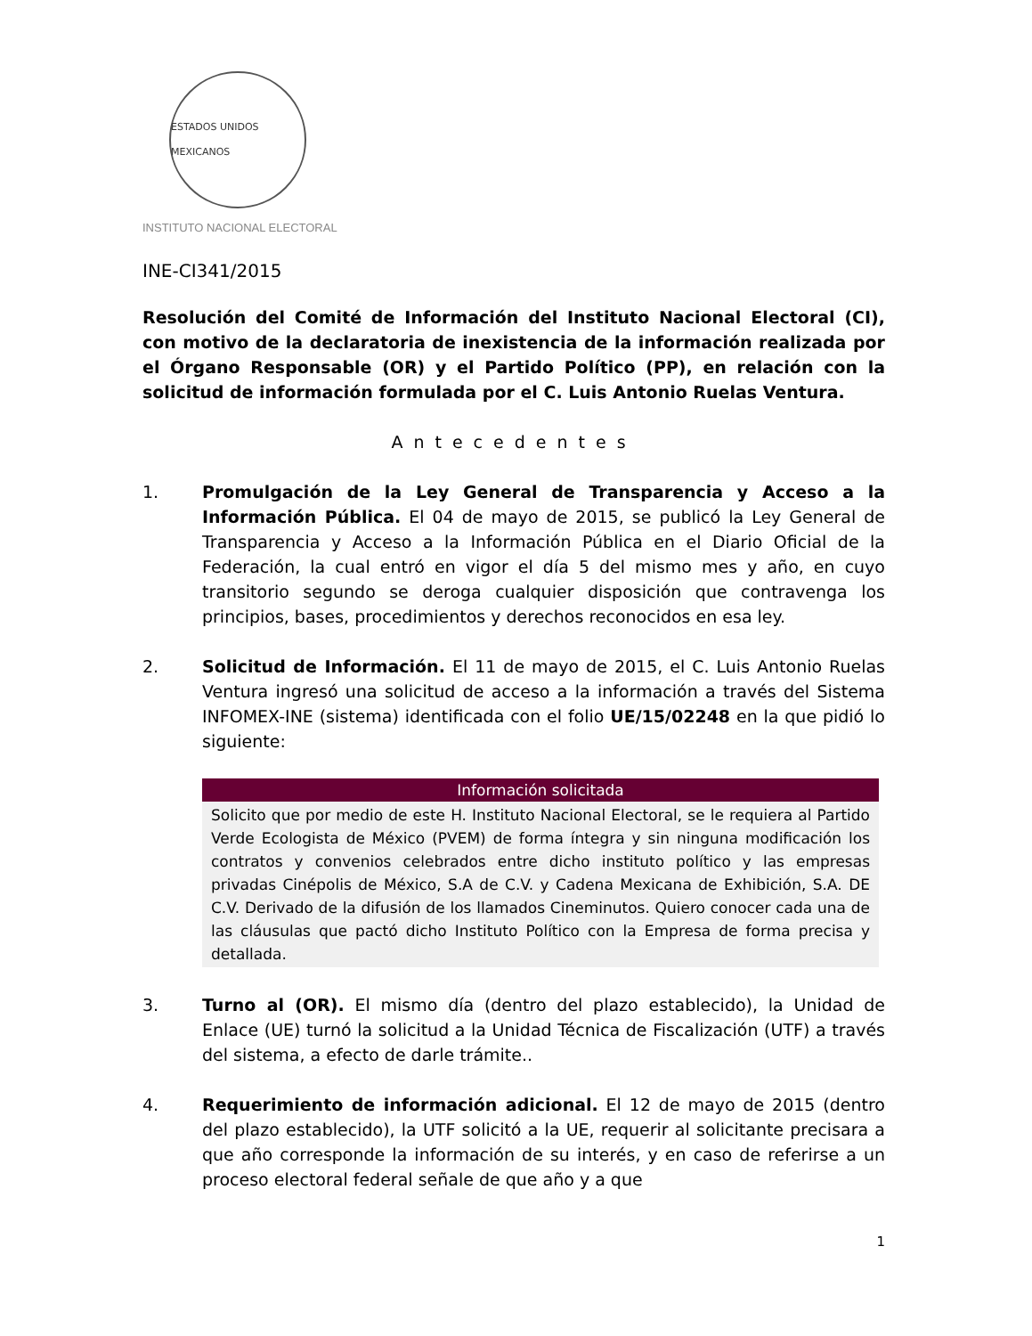ESTADOS UNIDOS MEXICANOS
INSTITUTO NACIONAL ELECTORAL
INE-CI341/2015
Resolución del Comité de Información del Instituto Nacional Electoral (CI), con motivo de la declaratoria de inexistencia de la información realizada por el Órgano Responsable (OR) y el Partido Político (PP), en relación con la solicitud de información formulada por el C. Luis Antonio Ruelas Ventura.
Antecedentes
1. Promulgación de la Ley General de Transparencia y Acceso a la Información Pública. El 04 de mayo de 2015, se publicó la Ley General de Transparencia y Acceso a la Información Pública en el Diario Oficial de la Federación, la cual entró en vigor el día 5 del mismo mes y año, en cuyo transitorio segundo se deroga cualquier disposición que contravenga los principios, bases, procedimientos y derechos reconocidos en esa ley.
2. Solicitud de Información. El 11 de mayo de 2015, el C. Luis Antonio Ruelas Ventura ingresó una solicitud de acceso a la información a través del Sistema INFOMEX-INE (sistema) identificada con el folio UE/15/02248 en la que pidió lo siguiente:
| Información solicitada |
| --- |
| Solicito que por medio de este H. Instituto Nacional Electoral, se le requiera al Partido Verde Ecologista de México (PVEM) de forma íntegra y sin ninguna modificación los contratos y convenios celebrados entre dicho instituto político y las empresas privadas Cinépolis de México, S.A de C.V. y Cadena Mexicana de Exhibición, S.A. DE C.V. Derivado de la difusión de los llamados Cineminutos. Quiero conocer cada una de las cláusulas que pactó dicho Instituto Político con la Empresa de forma precisa y detallada. |
3. Turno al (OR). El mismo día (dentro del plazo establecido), la Unidad de Enlace (UE) turnó la solicitud a la Unidad Técnica de Fiscalización (UTF) a través del sistema, a efecto de darle trámite..
4. Requerimiento de información adicional. El 12 de mayo de 2015 (dentro del plazo establecido), la UTF solicitó a la UE, requerir al solicitante precisara a que año corresponde la información de su interés, y en caso de referirse a un proceso electoral federal señale de que año y a que
1